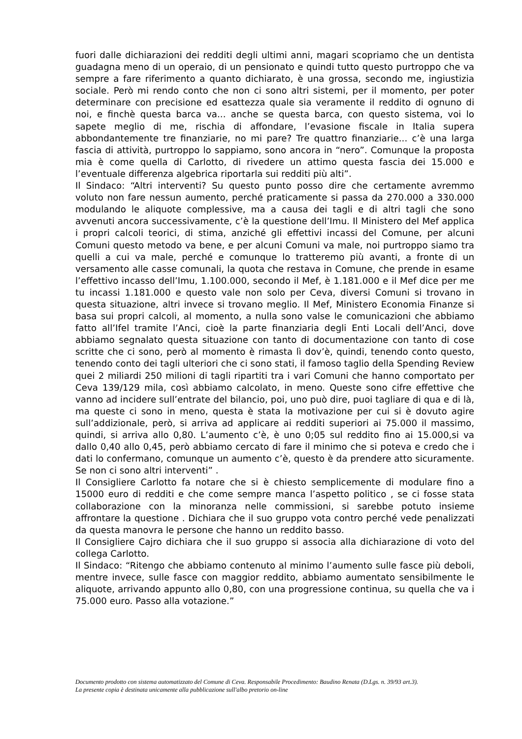fuori dalle dichiarazioni dei redditi degli ultimi anni, magari scopriamo che un dentista guadagna meno di un operaio, di un pensionato e quindi tutto questo purtroppo che va sempre a fare riferimento a quanto dichiarato, è una grossa, secondo me, ingiustizia sociale. Però mi rendo conto che non ci sono altri sistemi, per il momento, per poter determinare con precisione ed esattezza quale sia veramente il reddito di ognuno di noi, e finchè questa barca va... anche se questa barca, con questo sistema, voi lo sapete meglio di me, rischia di affondare, l’evasione fiscale in Italia supera abbondantemente tre finanziarie, no mi pare? Tre quattro finanziarie... c’è una larga fascia di attività, purtroppo lo sappiamo, sono ancora in “nero”. Comunque la proposta mia è come quella di Carlotto, di rivedere un attimo questa fascia dei 15.000 e l’eventuale differenza algebrica riportarla sui redditi più alti”.
Il Sindaco: “Altri interventi? Su questo punto posso dire che certamente avremmo voluto non fare nessun aumento, perché praticamente si passa da 270.000 a 330.000 modulando le aliquote complessive, ma a causa dei tagli e di altri tagli che sono avvenuti ancora successivamente, c’è la questione dell’Imu. Il Ministero del Mef applica i propri calcoli teorici, di stima, anziché gli effettivi incassi del Comune, per alcuni Comuni questo metodo va bene, e per alcuni Comuni va male, noi purtroppo siamo tra quelli a cui va male, perché e comunque lo tratteremo più avanti, a fronte di un versamento alle casse comunali, la quota che restava in Comune, che prende in esame l’effettivo incasso dell’Imu, 1.100.000, secondo il Mef, è 1.181.000 e il Mef dice per me tu incassi 1.181.000 e questo vale non solo per Ceva, diversi Comuni si trovano in questa situazione, altri invece si trovano meglio. Il Mef, Ministero Economia Finanze si basa sui propri calcoli, al momento, a nulla sono valse le comunicazioni che abbiamo fatto all’Ifel tramite l’Anci, cioè la parte finanziaria degli Enti Locali dell’Anci, dove abbiamo segnalato questa situazione con tanto di documentazione con tanto di cose scritte che ci sono, però al momento è rimasta lì dov’è, quindi, tenendo conto questo, tenendo conto dei tagli ulteriori che ci sono stati, il famoso taglio della Spending Review quei 2 miliardi 250 milioni di tagli ripartiti tra i vari Comuni che hanno comportato per Ceva 139/129 mila, così abbiamo calcolato, in meno. Queste sono cifre effettive che vanno ad incidere sull’entrate del bilancio, poi, uno può dire, puoi tagliare di qua e di là, ma queste ci sono in meno, questa è stata la motivazione per cui si è dovuto agire sull’addizionale, però, si arriva ad applicare ai redditi superiori ai 75.000 il massimo, quindi, si arriva allo 0,80. L’aumento c’è, è uno 0;05 sul reddito fino ai 15.000,si va dallo 0,40 allo 0,45, però abbiamo cercato di fare il minimo che si poteva e credo che i dati lo confermano, comunque un aumento c’è, questo è da prendere atto sicuramente. Se non ci sono altri interventi” .
Il Consigliere Carlotto fa notare che si è chiesto semplicemente di modulare fino a 15000 euro di redditi e che come sempre manca l’aspetto politico , se ci fosse stata collaborazione con la minoranza nelle commissioni, si sarebbe potuto insieme affrontare la questione . Dichiara che il suo gruppo vota contro perché vede penalizzati da questa manovra le persone che hanno un reddito basso.
Il Consigliere Cajro dichiara che il suo gruppo si associa alla dichiarazione di voto del collega Carlotto.
Il Sindaco: “Ritengo che abbiamo contenuto al minimo l’aumento sulle fasce più deboli, mentre invece, sulle fasce con maggior reddito, abbiamo aumentato sensibilmente le aliquote, arrivando appunto allo 0,80, con una progressione continua, su quella che va i 75.000 euro. Passo alla votazione.”
Documento prodotto con sistema automatizzato del Comune di Ceva. Responsabile Procedimento: Baudino Renata (D.Lgs. n. 39/93 art.3).
La presente copia è destinata unicamente alla pubblicazione sull'albo pretorio on-line